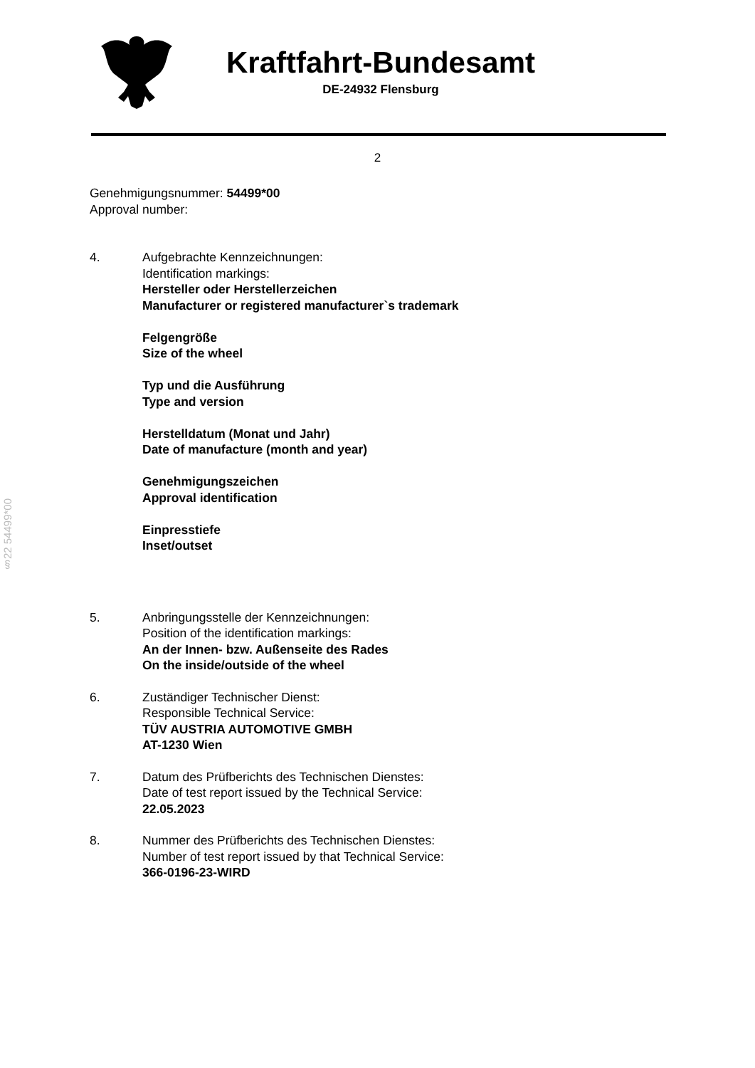Kraftfahrt-Bundesamt
DE-24932 Flensburg
2
§22 54499*00
Genehmigungsnummer: 54499*00
Approval number:
4. Aufgebrachte Kennzeichnungen:
Identification markings:
Hersteller oder Herstellerzeichen
Manufacturer or registered manufacturer`s trademark
Felgengröße
Size of the wheel
Typ und die Ausführung
Type and version
Herstelldatum (Monat und Jahr)
Date of manufacture (month and year)
Genehmigungszeichen
Approval identification
Einpresstiefe
Inset/outset
5. Anbringungsstelle der Kennzeichnungen:
Position of the identification markings:
An der Innen- bzw. Außenseite des Rades
On the inside/outside of the wheel
6. Zuständiger Technischer Dienst:
Responsible Technical Service:
TÜV AUSTRIA AUTOMOTIVE GMBH
AT-1230 Wien
7. Datum des Prüfberichts des Technischen Dienstes:
Date of test report issued by the Technical Service:
22.05.2023
8. Nummer des Prüfberichts des Technischen Dienstes:
Number of test report issued by that Technical Service:
366-0196-23-WIRD